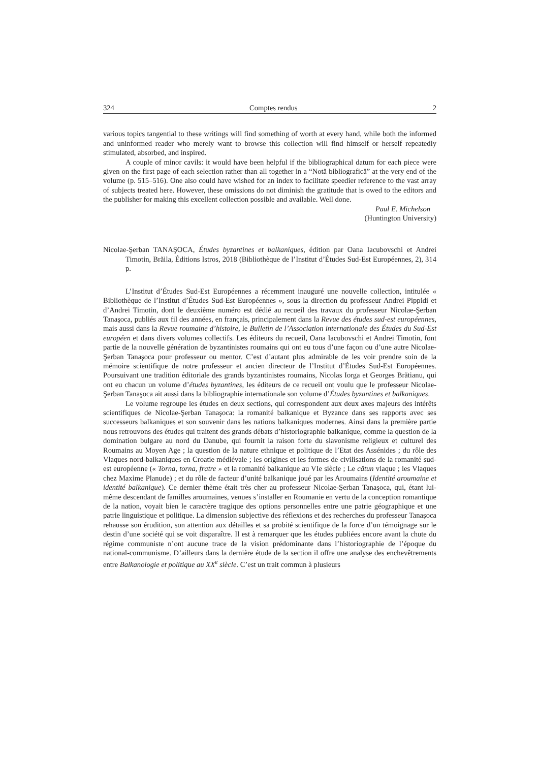324 Comptes rendus 2
various topics tangential to these writings will find something of worth at every hand, while both the informed and uninformed reader who merely want to browse this collection will find himself or herself repeatedly stimulated, absorbed, and inspired.
A couple of minor cavils: it would have been helpful if the bibliographical datum for each piece were given on the first page of each selection rather than all together in a “Notă bibliografică” at the very end of the volume (p. 515–516). One also could have wished for an index to facilitate speedier reference to the vast array of subjects treated here. However, these omissions do not diminish the gratitude that is owed to the editors and the publisher for making this excellent collection possible and available. Well done.
Paul E. Michelson
(Huntington University)
Nicolae-Şerban TANAŞOCA, Études byzantines et balkaniques, édition par Oana Iacubovschi et Andrei Timotin, Brăila, Éditions Istros, 2018 (Bibliothèque de l’Institut d’Études Sud-Est Européennes, 2), 314 p.
L’Institut d’Études Sud-Est Européennes a récemment inauguré une nouvelle collection, intitulée « Bibliothèque de l’Institut d’Études Sud-Est Européennes », sous la direction du professeur Andrei Pippidi et d’Andrei Timotin, dont le deuxième numéro est dédié au recueil des travaux du professeur Nicolae-Şerban Tanaşoca, publiés aux fil des années, en français, principalement dans la Revue des études sud-est européennes, mais aussi dans la Revue roumaine d’histoire, le Bulletin de l’Association internationale des Études du Sud-Est européen et dans divers volumes collectifs. Les éditeurs du recueil, Oana Iacubovschi et Andrei Timotin, font partie de la nouvelle génération de byzantinistes roumains qui ont eu tous d’une façon ou d’une autre Nicolae-Şerban Tanaşoca pour professeur ou mentor. C’est d’autant plus admirable de les voir prendre soin de la mémoire scientifique de notre professeur et ancien directeur de l’Institut d’Études Sud-Est Européennes. Poursuivant une tradition éditoriale des grands byzantinistes roumains, Nicolas Iorga et Georges Brătianu, qui ont eu chacun un volume d’études byzantines, les éditeurs de ce recueil ont voulu que le professeur Nicolae-Şerban Tanaşoca ait aussi dans la bibliographie internationale son volume d’Études byzantines et balkaniques.
Le volume regroupe les études en deux sections, qui correspondent aux deux axes majeurs des intérêts scientifiques de Nicolae-Şerban Tanaşoca: la romanité balkanique et Byzance dans ses rapports avec ses successeurs balkaniques et son souvenir dans les nations balkaniques modernes. Ainsi dans la première partie nous retrouvons des études qui traitent des grands débats d’historiographie balkanique, comme la question de la domination bulgare au nord du Danube, qui fournit la raison forte du slavonisme religieux et culturel des Roumains au Moyen Age ; la question de la nature ethnique et politique de l’Etat des Assénides ; du rôle des Vlaques nord-balkaniques en Croatie médiévale ; les origines et les formes de civilisations de la romanité sud-est européenne (« Torna, torna, fratre » et la romanité balkanique au VIe siècle ; Le cătun vlaque ; les Vlaques chez Maxime Planude) ; et du rôle de facteur d’unité balkanique joué par les Aroumains (Identité aroumaine et identité balkanique). Ce dernier thème était très cher au professeur Nicolae-Şerban Tanaşoca, qui, étant lui-même descendant de familles aroumaines, venues s’installer en Roumanie en vertu de la conception romantique de la nation, voyait bien le caractère tragique des options personnelles entre une patrie géographique et une patrie linguistique et politique. La dimension subjective des réflexions et des recherches du professeur Tanaşoca rehausse son érudition, son attention aux détailles et sa probité scientifique de la force d’un témoignage sur le destin d’une société qui se voit disparaître. Il est à remarquer que les études publiées encore avant la chute du régime communiste n’ont aucune trace de la vision prédominante dans l’historiographie de l’époque du national-communisme. D’ailleurs dans la dernière étude de la section il offre une analyse des enchevêtrements entre Balkanologie et politique au XX<sup>e</sup> siècle. C’est un trait commun à plusieurs